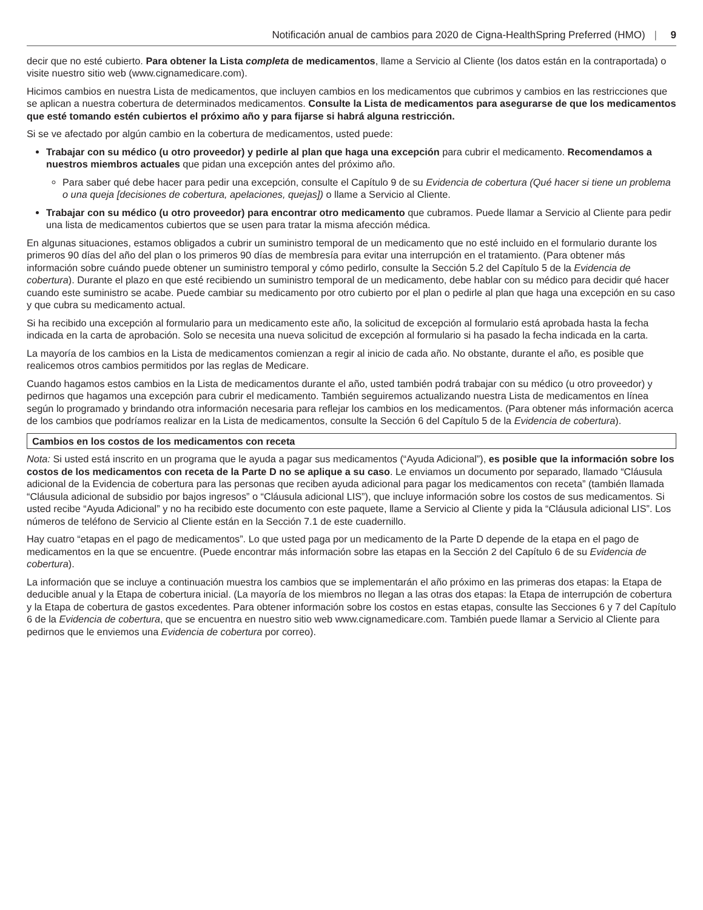Notificación anual de cambios para 2020 de Cigna-HealthSpring Preferred (HMO) | 9
decir que no esté cubierto. Para obtener la Lista completa de medicamentos, llame a Servicio al Cliente (los datos están en la contraportada) o visite nuestro sitio web (www.cignamedicare.com).
Hicimos cambios en nuestra Lista de medicamentos, que incluyen cambios en los medicamentos que cubrimos y cambios en las restricciones que se aplican a nuestra cobertura de determinados medicamentos. Consulte la Lista de medicamentos para asegurarse de que los medicamentos que esté tomando estén cubiertos el próximo año y para fijarse si habrá alguna restricción.
Si se ve afectado por algún cambio en la cobertura de medicamentos, usted puede:
Trabajar con su médico (u otro proveedor) y pedirle al plan que haga una excepción para cubrir el medicamento. Recomendamos a nuestros miembros actuales que pidan una excepción antes del próximo año.
Para saber qué debe hacer para pedir una excepción, consulte el Capítulo 9 de su Evidencia de cobertura (Qué hacer si tiene un problema o una queja [decisiones de cobertura, apelaciones, quejas]) o llame a Servicio al Cliente.
Trabajar con su médico (u otro proveedor) para encontrar otro medicamento que cubramos. Puede llamar a Servicio al Cliente para pedir una lista de medicamentos cubiertos que se usen para tratar la misma afección médica.
En algunas situaciones, estamos obligados a cubrir un suministro temporal de un medicamento que no esté incluido en el formulario durante los primeros 90 días del año del plan o los primeros 90 días de membresía para evitar una interrupción en el tratamiento. (Para obtener más información sobre cuándo puede obtener un suministro temporal y cómo pedirlo, consulte la Sección 5.2 del Capítulo 5 de la Evidencia de cobertura). Durante el plazo en que esté recibiendo un suministro temporal de un medicamento, debe hablar con su médico para decidir qué hacer cuando este suministro se acabe. Puede cambiar su medicamento por otro cubierto por el plan o pedirle al plan que haga una excepción en su caso y que cubra su medicamento actual.
Si ha recibido una excepción al formulario para un medicamento este año, la solicitud de excepción al formulario está aprobada hasta la fecha indicada en la carta de aprobación. Solo se necesita una nueva solicitud de excepción al formulario si ha pasado la fecha indicada en la carta.
La mayoría de los cambios en la Lista de medicamentos comienzan a regir al inicio de cada año. No obstante, durante el año, es posible que realicemos otros cambios permitidos por las reglas de Medicare.
Cuando hagamos estos cambios en la Lista de medicamentos durante el año, usted también podrá trabajar con su médico (u otro proveedor) y pedirnos que hagamos una excepción para cubrir el medicamento. También seguiremos actualizando nuestra Lista de medicamentos en línea según lo programado y brindando otra información necesaria para reflejar los cambios en los medicamentos. (Para obtener más información acerca de los cambios que podríamos realizar en la Lista de medicamentos, consulte la Sección 6 del Capítulo 5 de la Evidencia de cobertura).
Cambios en los costos de los medicamentos con receta
Nota: Si usted está inscrito en un programa que le ayuda a pagar sus medicamentos (“Ayuda Adicional”), es posible que la información sobre los costos de los medicamentos con receta de la Parte D no se aplique a su caso. Le enviamos un documento por separado, llamado “Cláusula adicional de la Evidencia de cobertura para las personas que reciben ayuda adicional para pagar los medicamentos con receta” (también llamada “Cláusula adicional de subsidio por bajos ingresos” o “Cláusula adicional LIS”), que incluye información sobre los costos de sus medicamentos. Si usted recibe “Ayuda Adicional” y no ha recibido este documento con este paquete, llame a Servicio al Cliente y pida la “Cláusula adicional LIS”. Los números de teléfono de Servicio al Cliente están en la Sección 7.1 de este cuadernillo.
Hay cuatro “etapas en el pago de medicamentos”. Lo que usted paga por un medicamento de la Parte D depende de la etapa en el pago de medicamentos en la que se encuentre. (Puede encontrar más información sobre las etapas en la Sección 2 del Capítulo 6 de su Evidencia de cobertura).
La información que se incluye a continuación muestra los cambios que se implementarán el año próximo en las primeras dos etapas: la Etapa de deducible anual y la Etapa de cobertura inicial. (La mayoría de los miembros no llegan a las otras dos etapas: la Etapa de interrupción de cobertura y la Etapa de cobertura de gastos excedentes. Para obtener información sobre los costos en estas etapas, consulte las Secciones 6 y 7 del Capítulo 6 de la Evidencia de cobertura, que se encuentra en nuestro sitio web www.cignamedicare.com. También puede llamar a Servicio al Cliente para pedirnos que le enviemos una Evidencia de cobertura por correo).